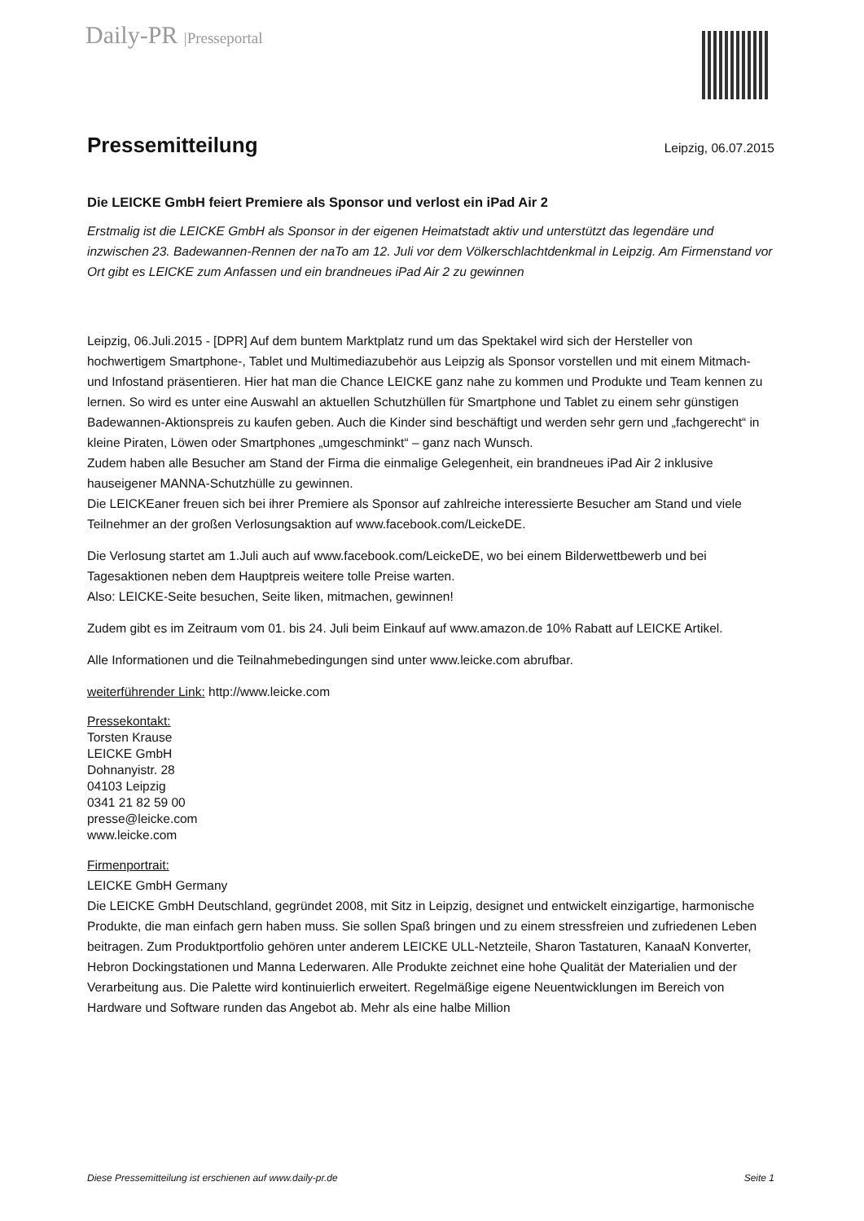Daily-PR |Presseportal
Pressemitteilung
Leipzig, 06.07.2015
Die LEICKE GmbH feiert Premiere als Sponsor und verlost ein iPad Air 2
Erstmalig ist die LEICKE GmbH als Sponsor in der eigenen Heimatstadt aktiv und unterstützt das legendäre und inzwischen 23. Badewannen-Rennen der naTo am 12. Juli vor dem Völkerschlachtdenkmal in Leipzig. Am Firmenstand vor Ort gibt es LEICKE zum Anfassen und ein brandneues iPad Air 2 zu gewinnen
Leipzig, 06.Juli.2015 - [DPR] Auf dem buntem Marktplatz rund um das Spektakel wird sich der Hersteller von hochwertigem Smartphone-, Tablet und Multimediazubehör aus Leipzig als Sponsor vorstellen und mit einem Mitmach- und Infostand präsentieren. Hier hat man die Chance LEICKE ganz nahe zu kommen und Produkte und Team kennen zu lernen. So wird es unter eine Auswahl an aktuellen Schutzhüllen für Smartphone und Tablet zu einem sehr günstigen Badewannen-Aktionspreis zu kaufen geben. Auch die Kinder sind beschäftigt und werden sehr gern und „fachgerecht“ in kleine Piraten, Löwen oder Smartphones „umgeschminkt“ – ganz nach Wunsch.
Zudem haben alle Besucher am Stand der Firma die einmalige Gelegenheit, ein brandneues iPad Air 2 inklusive hauseigener MANNA-Schutzhülle zu gewinnen.
Die LEICKEaner freuen sich bei ihrer Premiere als Sponsor auf zahlreiche interessierte Besucher am Stand und viele Teilnehmer an der großen Verlosungsaktion auf www.facebook.com/LeickeDE.
Die Verlosung startet am 1.Juli auch auf www.facebook.com/LeickeDE, wo bei einem Bilderwettbewerb und bei Tagesaktionen neben dem Hauptpreis weitere tolle Preise warten.
Also: LEICKE-Seite besuchen, Seite liken, mitmachen, gewinnen!
Zudem gibt es im Zeitraum vom 01. bis 24. Juli beim Einkauf auf www.amazon.de 10% Rabatt auf LEICKE Artikel.
Alle Informationen und die Teilnahmebedingungen sind unter www.leicke.com abrufbar.
weiterführender Link: http://www.leicke.com
Pressekontakt:
Torsten Krause
LEICKE GmbH
Dohnanyistr. 28
04103 Leipzig
0341 21 82 59 00
presse@leicke.com
www.leicke.com
Firmenportrait:
LEICKE GmbH Germany
Die LEICKE GmbH Deutschland, gegründet 2008, mit Sitz in Leipzig, designet und entwickelt einzigartige, harmonische Produkte, die man einfach gern haben muss. Sie sollen Spaß bringen und zu einem stressfreien und zufriedenen Leben beitragen. Zum Produktportfolio gehören unter anderem LEICKE ULL-Netzteile, Sharon Tastaturen, KanaaN Konverter, Hebron Dockingstationen und Manna Lederwaren. Alle Produkte zeichnet eine hohe Qualität der Materialien und der Verarbeitung aus. Die Palette wird kontinuierlich erweitert. Regelmäßige eigene Neuentwicklungen im Bereich von Hardware und Software runden das Angebot ab. Mehr als eine halbe Million
Diese Pressemitteilung ist erschienen auf www.daily-pr.de Seite 1